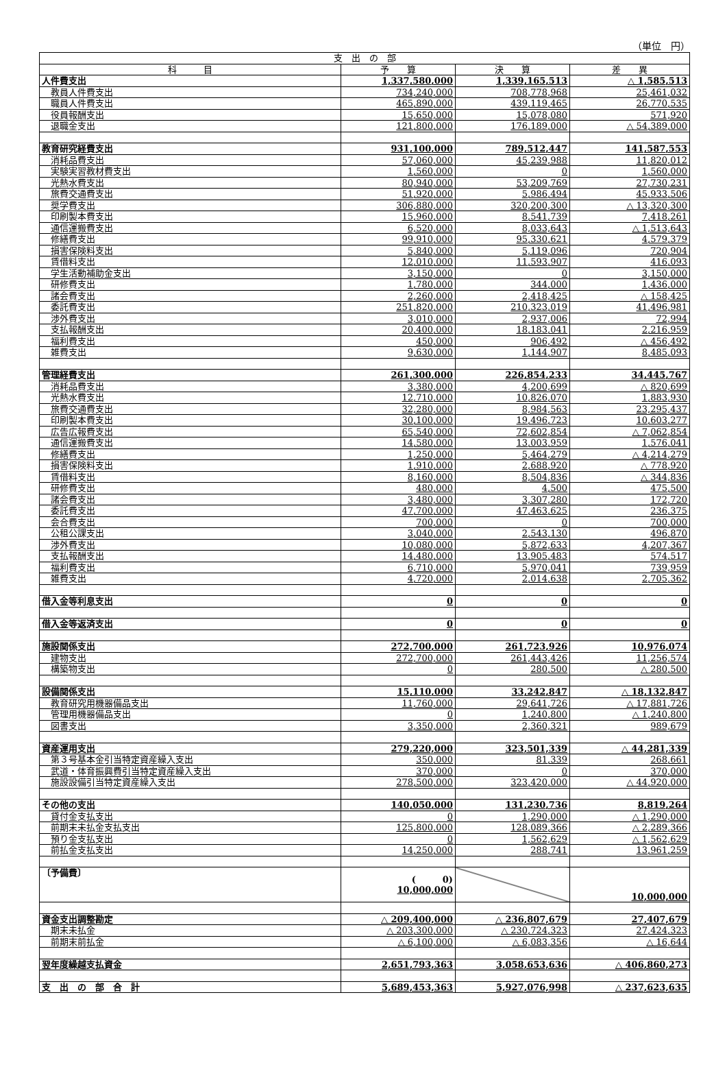（単位　円）
| 支 出 の 部 | | | |
| --- | --- | --- | --- |
| 科 目 | 予 算 | 決 算 | 差 異 |
| 人件費支出 | 1,337,580,000 | 1,339,165,513 | △ 1,585,513 |
| 教員人件費支出 | 734,240,000 | 708,778,968 | 25,461,032 |
| 職員人件費支出 | 465,890,000 | 439,119,465 | 26,770,535 |
| 役員報酬支出 | 15,650,000 | 15,078,080 | 571,920 |
| 退職金支出 | 121,800,000 | 176,189,000 | △ 54,389,000 |
| 教育研究経費支出 | 931,100,000 | 789,512,447 | 141,587,553 |
| 消耗品費支出 | 57,060,000 | 45,239,988 | 11,820,012 |
| 実験実習教材費支出 | 1,560,000 | 0 | 1,560,000 |
| 光熱水費支出 | 80,940,000 | 53,209,769 | 27,730,231 |
| 旅費交通費支出 | 51,920,000 | 5,986,494 | 45,933,506 |
| 奨学費支出 | 306,880,000 | 320,200,300 | △ 13,320,300 |
| 印刷製本費支出 | 15,960,000 | 8,541,739 | 7,418,261 |
| 通信運搬費支出 | 6,520,000 | 8,033,643 | △ 1,513,643 |
| 修繕費支出 | 99,910,000 | 95,330,621 | 4,579,379 |
| 損害保険料支出 | 5,840,000 | 5,119,096 | 720,904 |
| 賃借料支出 | 12,010,000 | 11,593,907 | 416,093 |
| 学生活動補助金支出 | 3,150,000 | 0 | 3,150,000 |
| 研修費支出 | 1,780,000 | 344,000 | 1,436,000 |
| 諸会費支出 | 2,260,000 | 2,418,425 | △ 158,425 |
| 委託費支出 | 251,820,000 | 210,323,019 | 41,496,981 |
| 渉外費支出 | 3,010,000 | 2,937,006 | 72,994 |
| 支払報酬支出 | 20,400,000 | 18,183,041 | 2,216,959 |
| 福利費支出 | 450,000 | 906,492 | △ 456,492 |
| 雑費支出 | 9,630,000 | 1,144,907 | 8,485,093 |
| 管理経費支出 | 261,300,000 | 226,854,233 | 34,445,767 |
| 消耗品費支出 | 3,380,000 | 4,200,699 | △ 820,699 |
| 光熱水費支出 | 12,710,000 | 10,826,070 | 1,883,930 |
| 旅費交通費支出 | 32,280,000 | 8,984,563 | 23,295,437 |
| 印刷製本費支出 | 30,100,000 | 19,496,723 | 10,603,277 |
| 広告広報費支出 | 65,540,000 | 72,602,854 | △ 7,062,854 |
| 通信運搬費支出 | 14,580,000 | 13,003,959 | 1,576,041 |
| 修繕費支出 | 1,250,000 | 5,464,279 | △ 4,214,279 |
| 損害保険料支出 | 1,910,000 | 2,688,920 | △ 778,920 |
| 賃借料支出 | 8,160,000 | 8,504,836 | △ 344,836 |
| 研修費支出 | 480,000 | 4,500 | 475,500 |
| 諸会費支出 | 3,480,000 | 3,307,280 | 172,720 |
| 委託費支出 | 47,700,000 | 47,463,625 | 236,375 |
| 会合費支出 | 700,000 | 0 | 700,000 |
| 公租公課支出 | 3,040,000 | 2,543,130 | 496,870 |
| 渉外費支出 | 10,080,000 | 5,872,633 | 4,207,367 |
| 支払報酬支出 | 14,480,000 | 13,905,483 | 574,517 |
| 福利費支出 | 6,710,000 | 5,970,041 | 739,959 |
| 雑費支出 | 4,720,000 | 2,014,638 | 2,705,362 |
| 借入金等利息支出 | 0 | 0 | 0 |
| 借入金等返済支出 | 0 | 0 | 0 |
| 施設関係支出 | 272,700,000 | 261,723,926 | 10,976,074 |
| 建物支出 | 272,700,000 | 261,443,426 | 11,256,574 |
| 構築物支出 | 0 | 280,500 | △ 280,500 |
| 設備関係支出 | 15,110,000 | 33,242,847 | △ 18,132,847 |
| 教育研究用機器備品支出 | 11,760,000 | 29,641,726 | △ 17,881,726 |
| 管理用機器備品支出 | 0 | 1,240,800 | △ 1,240,800 |
| 図書支出 | 3,350,000 | 2,360,321 | 989,679 |
| 資産運用支出 | 279,220,000 | 323,501,339 | △ 44,281,339 |
| 第３号基本金引当特定資産繰入支出 | 350,000 | 81,339 | 268,661 |
| 武道・体育振興費引当特定資産繰入支出 | 370,000 | 0 | 370,000 |
| 施設設備引当特定資産繰入支出 | 278,500,000 | 323,420,000 | △ 44,920,000 |
| その他の支出 | 140,050,000 | 131,230,736 | 8,819,264 |
| 貸付金支払支出 | 0 | 1,290,000 | △ 1,290,000 |
| 前期末未払金支払支出 | 125,800,000 | 128,089,366 | △ 2,289,366 |
| 預り金支払支出 | 0 | 1,562,629 | △ 1,562,629 |
| 前払金支払支出 | 14,250,000 | 288,741 | 13,961,259 |
| 〔予備費〕 | ( 0) 10,000,000 | | 10,000,000 |
| 資金支出調整勘定 | △ 209,400,000 | △ 236,807,679 | 27,407,679 |
| 期末未払金 | △ 203,300,000 | △ 230,724,323 | 27,424,323 |
| 前期末前払金 | △ 6,100,000 | △ 6,083,356 | △ 16,644 |
| 翌年度繰越支払資金 | 2,651,793,363 | 3,058,653,636 | △ 406,860,273 |
| 支 出 の 部 合 計 | 5,689,453,363 | 5,927,076,998 | △ 237,623,635 |